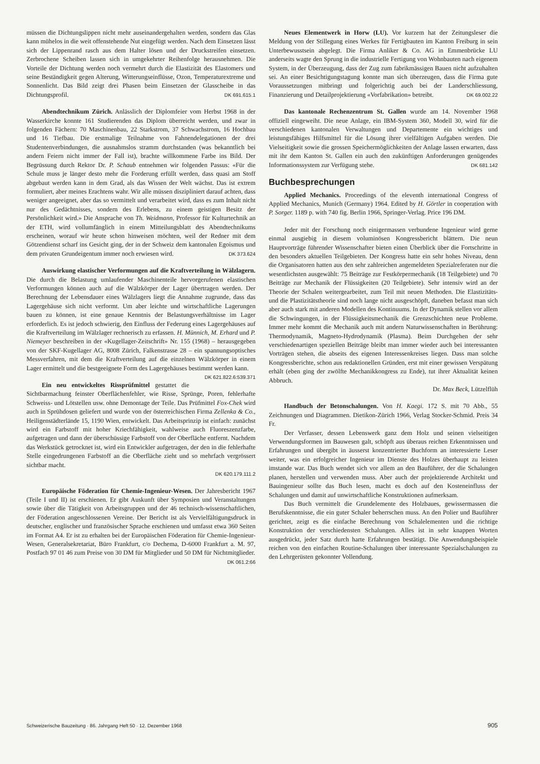müssen die Dichtungslippen nicht mehr auseinandergehalten werden, sondern das Glas kann mühelos in die weit offenstehende Nut eingefügt werden. Nach dem Einsetzen lässt sich der Lippenrand rasch aus dem Halter lösen und der Druckstreifen einsetzen. Zerbrochene Scheiben lassen sich in umgekehrter Reihenfolge herausnehmen. Die Vorteile der Dichtung werden noch vermehrt durch die Elastizität des Elastomers und seine Beständigkeit gegen Alterung, Witterungseinflüsse, Ozon, Temperaturextreme und Sonnenlicht. Das Bild zeigt drei Phasen beim Einsetzen der Glasscheibe in das Dichtungsprofil. DK 691.615.1
Abendtechnikum Zürich. Anlässlich der Diplomfeier vom Herbst 1968 in der Wasserkirche konnte 161 Studierenden das Diplom überreicht werden, und zwar in folgenden Fächern: 70 Maschinenbau, 22 Starkstrom, 37 Schwachstrom, 16 Hochbau und 16 Tiefbau. Die erstmalige Teilnahme von Fahnendelegationen der drei Studentenverbindungen, die ausnahmslos stramm durchstanden (was bekanntlich bei andern Feiern nicht immer der Fall ist), brachte willkommene Farbe ins Bild. Der Begrüssung durch Rektor Dr. P. Schaub entnehmen wir folgenden Passus: «Für die Schule muss je länger desto mehr die Forderung erfüllt werden, dass quasi am Stoff abgebaut werden kann in dem Grad, als das Wissen der Welt wächst. Das ist extrem formuliert, aber meines Erachtens wahr. Wir alle müssen diszipliniert darauf achten, dass weniger angeeignet, aber das so vermittelt und verarbeitet wird, dass es zum Inhalt nicht nur des Gedächtnisses, sondern des Erlebens, zu einem geistigen Besitz der Persönlichkeit wird.» Die Ansprache von Th. Weidmann, Professor für Kulturtechnik an der ETH, wird vollumfänglich in einem Mitteilungsblatt des Abendtechnikums erscheinen, worauf wir heute schon hinweisen möchten, weil der Redner mit dem Götzendienst scharf ins Gesicht ging, der in der Schweiz dem kantonalen Egoismus und dem privaten Grundeigentum immer noch erwiesen wird. DK 373.624
Auswirkung elastischer Verformungen auf die Kraftverteilung in Wälzlagern. Die durch die Belastung umlaufender Maschinenteile hervorgerufenen elastischen Verformungen können auch auf die Wälzkörper der Lager übertragen werden. Der Berechnung der Lebensdauer eines Wälzlagers liegt die Annahme zugrunde, dass das Lagergehäuse sich nicht verformt. Um aber leichte und wirtschaftliche Lagerungen bauen zu können, ist eine genaue Kenntnis der Belastungsverhältnisse im Lager erforderlich. Es ist jedoch schwierig, den Einfluss der Federung eines Lagergehäuses auf die Kraftverteilung im Wälzlager rechnerisch zu erfassen. H. Münnich, M. Erhard und P. Niemeyer beschreiben in der «Kugellager-Zeitschrift» Nr. 155 (1968) – herausgegeben von der SKF-Kugellager AG, 8008 Zürich, Falkenstrasse 28 – ein spannungsoptisches Messverfahren, mit dem die Kraftverteilung auf die einzelnen Wälzkörper in einem Lager ermittelt und die bestgeeignete Form des Lagergehäuses bestimmt werden kann. DK 621.822.6:539.371
Ein neu entwickeltes Rissprüfmittel gestattet die Sichtbarmachung feinster Oberflächenfehler, wie Risse, Sprünge, Poren, fehlerhafte Schweiss- und Lötstellen usw. ohne Demontage der Teile. Das Prüfmittel Fox-Chek wird auch in Sprühdosen geliefert und wurde von der österreichischen Firma Zellenka & Co., Heiligenstädterlände 15, 1190 Wien, entwickelt. Das Arbeitsprinzip ist einfach: zunächst wird ein Farbstoff mit hoher Kriechfähigkeit, wahlweise auch Fluoreszenzfarbe, aufgetragen und dann der überschüssige Farbstoff von der Oberfläche entfernt. Nachdem das Werkstück getrocknet ist, wird ein Entwickler aufgetragen, der den in die fehlerhafte Stelle eingedrungenen Farbstoff an die Oberfläche zieht und so mehrfach vergrössert sichtbar macht.
DK 620.179.111.2
Europäische Föderation für Chemie-Ingenieur-Wesen. Der Jahresbericht 1967 (Teile I und II) ist erschienen. Er gibt Auskunft über Symposien und Veranstaltungen sowie über die Tätigkeit von Arbeitsgruppen und der 46 technisch-wissenschaftlichen, der Föderation angeschlossenen Vereine. Der Bericht ist als Vervielfältigungsdruck in deutscher, englischer und französischer Sprache erschienen und umfasst etwa 360 Seiten im Format A4. Er ist zu erhalten bei der Europäischen Föderation für Chemie-Ingenieur-Wesen, Generalsekretariat, Büro Frankfurt, c/o Dechema, D-6000 Frankfurt a. M. 97, Postfach 97 01 46 zum Preise von 30 DM für Mitglieder und 50 DM für Nichtmitglieder.
DK 061.2:66
Neues Elementwerk in Horw (LU). Vor kurzem hat der Zeitungsleser die Meldung von der Stillegung eines Werkes für Fertigbauten im Kanton Freiburg in sein Unterbewusstsein abgelegt. Die Firma Anliker & Co. AG in Emmenbrücke LU anderseits wagte den Sprung in die industrielle Fertigung von Wohnbauten nach eigenem System, in der Überzeugung, dass der Zug zum fabrikmässigen Bauen nicht aufzuhalten sei. An einer Besichtigungstagung konnte man sich überzeugen, dass die Firma gute Voraussetzungen mitbringt und folgerichtig auch bei der Landerschliessung, Finanzierung und Detailprojektierung «Vorfabrikation» betreibt. DK 69.002.22
Das kantonale Rechenzentrum St. Gallen wurde am 14. November 1968 offiziell eingeweiht. Die neue Anlage, ein IBM-System 360, Modell 30, wird für die verschiedenen kantonalen Verwaltungen und Departemente ein wichtiges und leistungsfähiges Hilfsmittel für die Lösung ihrer vielfältigen Aufgaben werden. Die Vielseitigkeit sowie die grossen Speichermöglichkeiten der Anlage lassen erwarten, dass mit ihr dem Kanton St. Gallen ein auch den zukünftigen Anforderungen genügendes Informationssystem zur Verfügung stehe. DK 681.142
Buchbesprechungen
Applied Mechanics. Proceedings of the eleventh international Congress of Applied Mechanics, Munich (Germany) 1964. Edited by H. Görtler in cooperation with P. Sorger. 1189 p. with 740 fig. Berlin 1966, Springer-Verlag. Price 196 DM.
Jeder mit der Forschung noch einigermassen verbundene Ingenieur wird gerne einmal ausgiebig in diesem voluminösen Kongressbericht blättern. Die neun Hauptvorträge führender Wissenschafter bieten einen Überblick über die Fortschritte in den besonders aktuellen Teilgebieten. Der Kongress hatte ein sehr hohes Niveau, denn die Organisatoren hatten aus den sehr zahlreichen angemeldeten Spezialreferaten nur die wesentlichsten ausgewählt: 75 Beiträge zur Festkörpermechanik (18 Teilgebiete) und 70 Beiträge zur Mechanik der Flüssigkeiten (20 Teilgebiete). Sehr intensiv wird an der Theorie der Schalen weitergearbeitet, zum Teil mit neuen Methoden. Die Elastizitäts- und die Plastizitätstheorie sind noch lange nicht ausgeschöpft, daneben befasst man sich aber auch stark mit anderen Modellen des Kontinuums. In der Dynamik stellen vor allem die Schwingungen, in der Flüssigkeitsmechanik die Grenzschichten neue Probleme. Immer mehr kommt die Mechanik auch mit andern Naturwissenschaften in Berührung: Thermodynamik, Magneto-Hydrodynamik (Plasma). Beim Durchgehen der sehr verschiedenartigen speziellen Beiträge bleibt man immer wieder auch bei interessanten Vorträgen stehen, die abseits des eigenen Interessenkreises liegen. Dass man solche Kongressberichte, schon aus redaktionellen Gründen, erst mit einer gewissen Verspätung erhält (eben ging der zwölfte Mechanikkongress zu Ende), tut ihrer Aktualität keinen Abbruch.
Dr. Max Beck, Lützelflüh
Handbuch der Betonschalungen. Von H. Kaegi. 172 S. mit 70 Abb., 55 Zeichnungen und Diagrammen. Dietikon-Zürich 1966, Verlag Stocker-Schmid. Preis 34 Fr.
Der Verfasser, dessen Lebenswerk ganz dem Holz und seinen vielseitigen Verwendungsformen im Bauwesen galt, schöpft aus überaus reichen Erkenntnissen und Erfahrungen und übergibt in äusserst konzentrierter Buchform an interessierte Leser weiter, was ein erfolgreicher Ingenieur im Dienste des Holzes überhaupt zu leisten imstande war. Das Buch wendet sich vor allem an den Bauführer, der die Schalungen planen, herstellen und verwenden muss. Aber auch der projektierende Architekt und Bauingenieur sollte das Buch lesen, macht es doch auf den Kosteneinfluss der Schalungen und damit auf unwirtschaftliche Konstruktionen aufmerksam.
Das Buch vermittelt die Grundelemente des Holzbaues, gewissermassen die Berufskenntnisse, die ein guter Schaler beherrschen muss. An den Polier und Bauführer gerichtet, zeigt es die einfache Berechnung von Schalelementen und die richtige Konstruktion der verschiedensten Schalungen. Alles ist in sehr knappen Worten ausgedrückt, jeder Satz durch harte Erfahrungen bestätigt. Die Anwendungsbeispiele reichen von den einfachen Routine-Schalungen über interessante Spezialschalungen zu den Lehrgerüsten gekonnter Vollendung.
Schweizerische Bauzeitung · 86. Jahrgang Heft 50 · 12. Dezember 1968 905